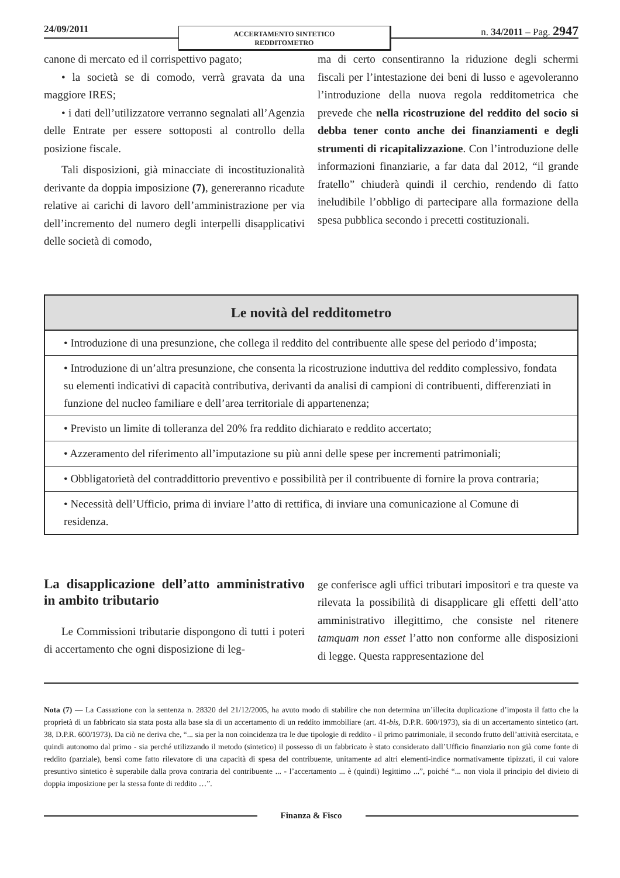24/09/2011
ACCERTAMENTO SINTETICO
REDDITOMETRO
n. 34/2011 – Pag. 2947
canone di mercato ed il corrispettivo pagato;
• la società se di comodo, verrà gravata da una maggiore IRES;
• i dati dell’utilizzatore verranno segnalati all’Agenzia delle Entrate per essere sottoposti al controllo della posizione fiscale.
Tali disposizioni, già minacciate di incostituzionalità derivante da doppia imposizione (7), genereranno ricadute relative ai carichi di lavoro dell’amministrazione per via dell’incremento del numero degli interpelli disapplicativi delle società di comodo,
ma di certo consentiranno la riduzione degli schermi fiscali per l’intestazione dei beni di lusso e agevoleranno l’introduzione della nuova regola redditometrica che prevede che nella ricostruzione del reddito del socio si debba tener conto anche dei finanziamenti e degli strumenti di ricapitalizzazione. Con l’introduzione delle informazioni finanziarie, a far data dal 2012, “il grande fratello” chiuderà quindi il cerchio, rendendo di fatto ineludibile l’obbligo di partecipare alla formazione della spesa pubblica secondo i precetti costituzionali.
| Le novità del redditometro |
| --- |
| • Introduzione di una presunzione, che collega il reddito del contribuente alle spese del periodo d’imposta; |
| • Introduzione di un’altra presunzione, che consenta la ricostruzione induttiva del reddito complessivo, fondata su elementi indicativi di capacità contributiva, derivanti da analisi di campioni di contribuenti, differenziati in funzione del nucleo familiare e dell’area territoriale di appartenenza; |
| • Previsto un limite di tolleranza del 20% fra reddito dichiarato e reddito accertato; |
| • Azzeramento del riferimento all’imputazione su più anni delle spese per incrementi patrimoniali; |
| • Obbligatorietà del contraddittorio preventivo e possibilità per il contribuente di fornire la prova contraria; |
| • Necessità dell’Ufficio, prima di inviare l’atto di rettifica, di inviare una comunicazione al Comune di residenza. |
La disapplicazione dell’atto amministrativo in ambito tributario
Le Commissioni tributarie dispongono di tutti i poteri di accertamento che ogni disposizione di leg-
ge conferisce agli uffici tributari impositori e tra queste va rilevata la possibilità di disapplicare gli effetti dell’atto amministrativo illegittimo, che consiste nel ritenere tamquam non esset l’atto non conforme alle disposizioni di legge. Questa rappresentazione del
Nota (7) — La Cassazione con la sentenza n. 28320 del 21/12/2005, ha avuto modo di stabilire che non determina un’illecita duplicazione d’imposta il fatto che la proprietà di un fabbricato sia stata posta alla base sia di un accertamento di un reddito immobiliare (art. 41-bis, D.P.R. 600/1973), sia di un accertamento sintetico (art. 38, D.P.R. 600/1973). Da ciò ne deriva che, “... sia per la non coincidenza tra le due tipologie di reddito - il primo patrimoniale, il secondo frutto dell’attività esercitata, e quindi autonomo dal primo - sia perché utilizzando il metodo (sintetico) il possesso di un fabbricato è stato considerato dall’Ufficio finanziario non già come fonte di reddito (parziale), bensì come fatto rilevatore di una capacità di spesa del contribuente, unitamente ad altri elementi-indice normativamente tipizzati, il cui valore presuntivo sintetico è superabile dalla prova contraria del contribuente ... - l’accertamento ... è (quindi) legittimo ...”, poiché “... non viola il principio del divieto di doppia imposizione per la stessa fonte di reddito …”.
Finanza & Fisco